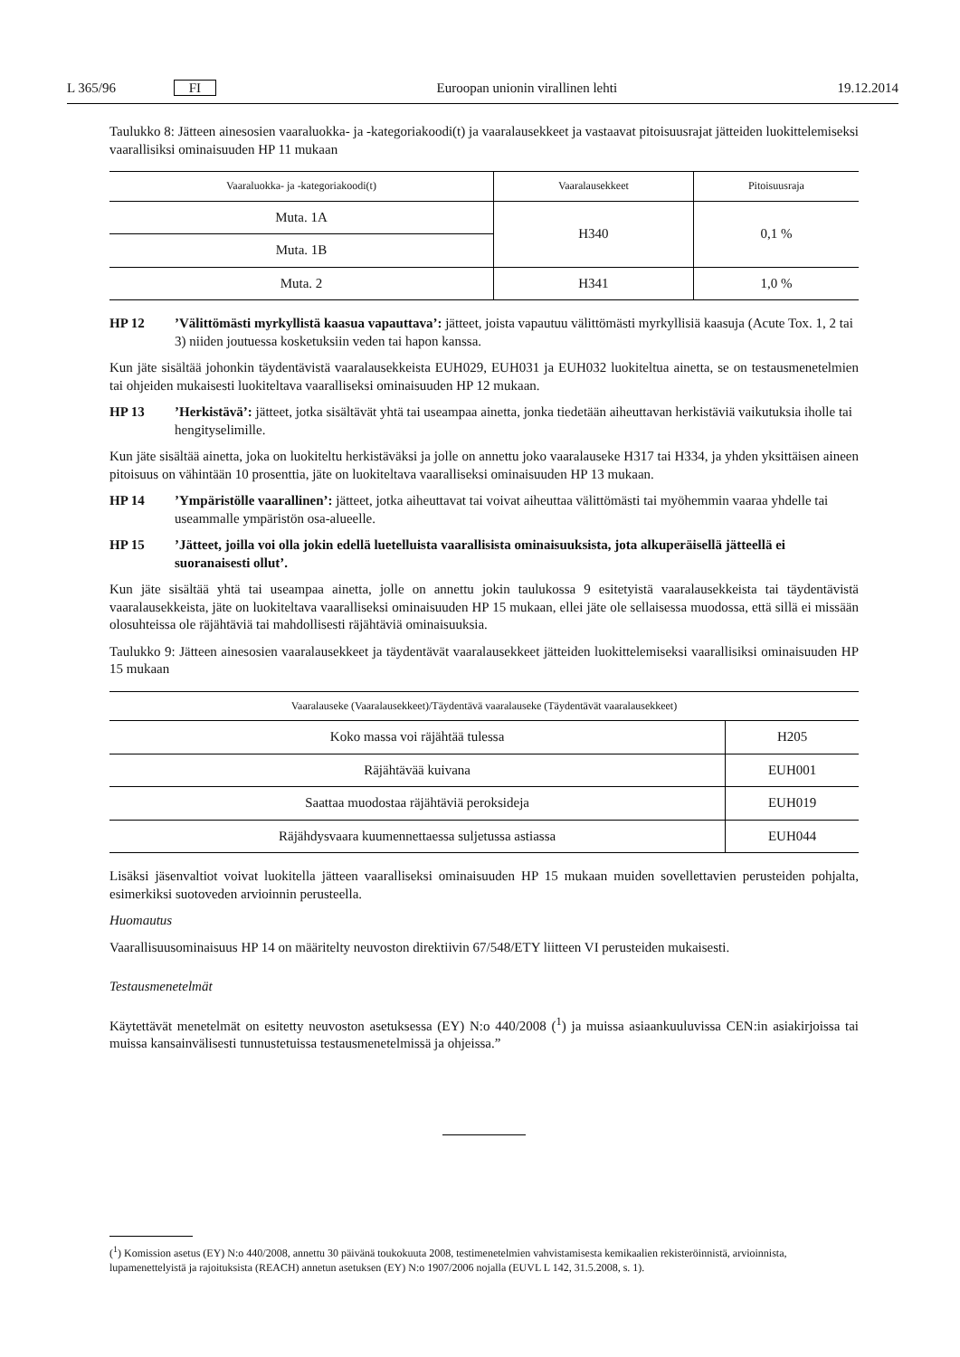L 365/96 FI Euroopan unionin virallinen lehti 19.12.2014
Taulukko 8: Jätteen ainesosien vaaraluokka- ja -kategoriakoodi(t) ja vaaralausekkeet ja vastaavat pitoisuusrajat jätteiden luokittelemiseksi vaarallisiksi ominaisuuden HP 11 mukaan
| Vaaraluokka- ja -kategoriakoodi(t) | Vaaralausekkeet | Pitoisuusraja |
| --- | --- | --- |
| Muta. 1A | H340 | 0,1 % |
| Muta. 1B | | |
| Muta. 2 | H341 | 1,0 % |
HP 12 ’Välittömästi myrkyllistä kaasua vapauttava’: jätteet, joista vapautuu välittömästi myrkyllisiä kaasuja (Acute Tox. 1, 2 tai 3) niiden joutuessa kosketuksiin veden tai hapon kanssa.
Kun jäte sisältää johonkin täydentävistä vaaralausekkeista EUH029, EUH031 ja EUH032 luokiteltua ainetta, se on testausmenetelmien tai ohjeiden mukaisesti luokiteltava vaaralliseksi ominaisuuden HP 12 mukaan.
HP 13 ’Herkistävä’: jätteet, jotka sisältävät yhtä tai useampaa ainetta, jonka tiedetään aiheuttavan herkistäviä vaikutuksia iholle tai hengityselimille.
Kun jäte sisältää ainetta, joka on luokiteltu herkistäväksi ja jolle on annettu joko vaaralauseke H317 tai H334, ja yhden yksittäisen aineen pitoisuus on vähintään 10 prosenttia, jäte on luokiteltava vaaralliseksi ominaisuuden HP 13 mukaan.
HP 14 ’Ympäristölle vaarallinen’: jätteet, jotka aiheuttavat tai voivat aiheuttaa välittömästi tai myöhemmin vaaraa yhdelle tai useammalle ympäristön osa-alueelle.
HP 15 ’Jätteet, joilla voi olla jokin edellä luetelluista vaarallisista ominaisuuksista, jota alkuperäisellä jätteellä ei suoranaisesti ollut’.
Kun jäte sisältää yhtä tai useampaa ainetta, jolle on annettu jokin taulukossa 9 esitetyistä vaaralausekkeista tai täydentävistä vaaralausekkeista, jäte on luokiteltava vaaralliseksi ominaisuuden HP 15 mukaan, ellei jäte ole sellaisessa muodossa, että sillä ei missään olosuhteissa ole räjähtäviä tai mahdollisesti räjähtäviä ominaisuuksia.
Taulukko 9: Jätteen ainesosien vaaralausekkeet ja täydentävät vaaralausekkeet jätteiden luokittelemiseksi vaarallisiksi ominaisuuden HP 15 mukaan
| Vaaralauseke (Vaaralausekkeet)/Täydentävä vaaralauseke (Täydentävät vaaralausekkeet) | |
| --- | --- |
| Koko massa voi räjähtää tulessa | H205 |
| Räjähtävää kuivana | EUH001 |
| Saattaa muodostaa räjähtäviä peroksideja | EUH019 |
| Räjähdysvaara kuumennettaessa suljetussa astiassa | EUH044 |
Lisäksi jäsenvaltiot voivat luokitella jätteen vaaralliseksi ominaisuuden HP 15 mukaan muiden sovellettavien perusteiden pohjalta, esimerkiksi suotoveden arvioinnin perusteella.
Huomautus
Vaarallisuusominaisuus HP 14 on määritelty neuvoston direktiivin 67/548/ETY liitteen VI perusteiden mukaisesti.
Testausmenetelmät
Käytettävät menetelmät on esitetty neuvoston asetuksessa (EY) N:o 440/2008 (<sup>1</sup>) ja muissa asiaankuuluvissa CEN:in asiakirjoissa tai muissa kansainvälisesti tunnustetuissa testausmenetelmissä ja ohjeissa.”
(<sup>1</sup>) Komission asetus (EY) N:o 440/2008, annettu 30 päivänä toukokuuta 2008, testimenetelmien vahvistamisesta kemikaalien rekisteröinnistä, arvioinnista, lupamenettelyistä ja rajoituksista (REACH) annetun asetuksen (EY) N:o 1907/2006 nojalla (EUVL L 142, 31.5.2008, s. 1).